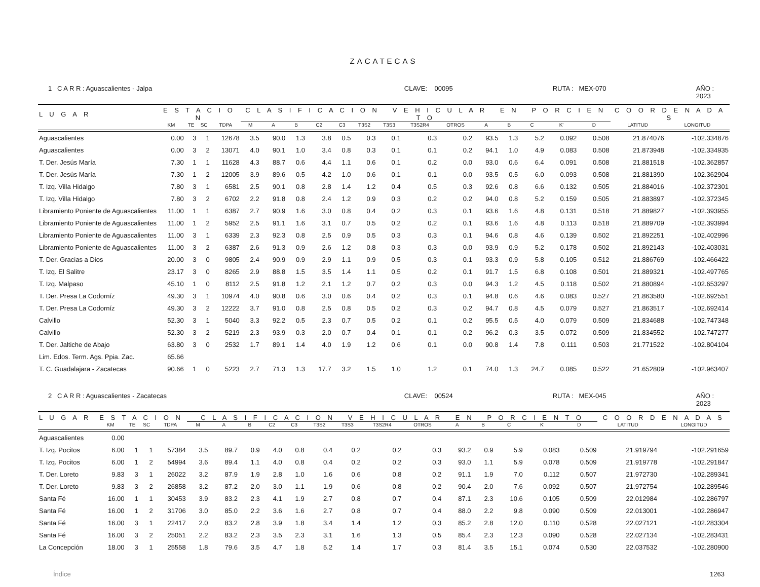ZACATECAS
1 C A R R : Aguascalientes - Jalpa CLAVE: 00095 RUTA : MEX-070 AÑO : 2023
| L U G A R | E S T A C I O N | | | | C L A S I F I C A C I O N V E H I C U L A R E N P O R C I E N T O | | | | | | | | | | | | | | C O O R D E N A D A S | |
| --- | --- | --- | --- | --- | --- | --- | --- | --- | --- | --- | --- | --- | --- | --- | --- | --- | --- | --- | --- | --- |
| | KM | TE | SC | TDPA | M | A | B | C2 | C3 | T3S2 | T3S3 | T3S2R4 | OTROS | A | B | C | K' | D | LATITUD | LONGITUD |
| Aguascalientes | 0.00 | 3 | 1 | 12678 | 3.5 | 90.0 | 1.3 | 3.8 | 0.5 | 0.3 | 0.1 | 0.3 | 0.2 | 93.5 | 1.3 | 5.2 | 0.092 | 0.508 | 21.874076 | -102.334876 |
| Aguascalientes | 0.00 | 3 | 2 | 13071 | 4.0 | 90.1 | 1.0 | 3.4 | 0.8 | 0.3 | 0.1 | 0.1 | 0.2 | 94.1 | 1.0 | 4.9 | 0.083 | 0.508 | 21.873948 | -102.334935 |
| T. Der. Jesús María | 7.30 | 1 | 1 | 11628 | 4.3 | 88.7 | 0.6 | 4.4 | 1.1 | 0.6 | 0.1 | 0.2 | 0.0 | 93.0 | 0.6 | 6.4 | 0.091 | 0.508 | 21.881518 | -102.362857 |
| T. Der. Jesús María | 7.30 | 1 | 2 | 12005 | 3.9 | 89.6 | 0.5 | 4.2 | 1.0 | 0.6 | 0.1 | 0.1 | 0.0 | 93.5 | 0.5 | 6.0 | 0.093 | 0.508 | 21.881390 | -102.362904 |
| T. Izq. Villa Hidalgo | 7.80 | 3 | 1 | 6581 | 2.5 | 90.1 | 0.8 | 2.8 | 1.4 | 1.2 | 0.4 | 0.5 | 0.3 | 92.6 | 0.8 | 6.6 | 0.132 | 0.505 | 21.884016 | -102.372301 |
| T. Izq. Villa Hidalgo | 7.80 | 3 | 2 | 6702 | 2.2 | 91.8 | 0.8 | 2.4 | 1.2 | 0.9 | 0.3 | 0.2 | 0.2 | 94.0 | 0.8 | 5.2 | 0.159 | 0.505 | 21.883897 | -102.372345 |
| Libramiento Poniente de Aguascalientes | 11.00 | 1 | 1 | 6387 | 2.7 | 90.9 | 1.6 | 3.0 | 0.8 | 0.4 | 0.2 | 0.3 | 0.1 | 93.6 | 1.6 | 4.8 | 0.131 | 0.518 | 21.889827 | -102.393955 |
| Libramiento Poniente de Aguascalientes | 11.00 | 1 | 2 | 5952 | 2.5 | 91.1 | 1.6 | 3.1 | 0.7 | 0.5 | 0.2 | 0.2 | 0.1 | 93.6 | 1.6 | 4.8 | 0.113 | 0.518 | 21.889709 | -102.393994 |
| Libramiento Poniente de Aguascalientes | 11.00 | 3 | 1 | 6339 | 2.3 | 92.3 | 0.8 | 2.5 | 0.9 | 0.5 | 0.3 | 0.3 | 0.1 | 94.6 | 0.8 | 4.6 | 0.139 | 0.502 | 21.892251 | -102.402996 |
| Libramiento Poniente de Aguascalientes | 11.00 | 3 | 2 | 6387 | 2.6 | 91.3 | 0.9 | 2.6 | 1.2 | 0.8 | 0.3 | 0.3 | 0.0 | 93.9 | 0.9 | 5.2 | 0.178 | 0.502 | 21.892143 | -102.403031 |
| T. Der. Gracias a Dios | 20.00 | 3 | 0 | 9805 | 2.4 | 90.9 | 0.9 | 2.9 | 1.1 | 0.9 | 0.5 | 0.3 | 0.1 | 93.3 | 0.9 | 5.8 | 0.105 | 0.512 | 21.886769 | -102.466422 |
| T. Izq. El Salitre | 23.17 | 3 | 0 | 8265 | 2.9 | 88.8 | 1.5 | 3.5 | 1.4 | 1.1 | 0.5 | 0.2 | 0.1 | 91.7 | 1.5 | 6.8 | 0.108 | 0.501 | 21.889321 | -102.497765 |
| T. Izq. Malpaso | 45.10 | 1 | 0 | 8112 | 2.5 | 91.8 | 1.2 | 2.1 | 1.2 | 0.7 | 0.2 | 0.3 | 0.0 | 94.3 | 1.2 | 4.5 | 0.118 | 0.502 | 21.880894 | -102.653297 |
| T. Der. Presa La Codorníz | 49.30 | 3 | 1 | 10974 | 4.0 | 90.8 | 0.6 | 3.0 | 0.6 | 0.4 | 0.2 | 0.3 | 0.1 | 94.8 | 0.6 | 4.6 | 0.083 | 0.527 | 21.863580 | -102.692551 |
| T. Der. Presa La Codorníz | 49.30 | 3 | 2 | 12222 | 3.7 | 91.0 | 0.8 | 2.5 | 0.8 | 0.5 | 0.2 | 0.3 | 0.2 | 94.7 | 0.8 | 4.5 | 0.079 | 0.527 | 21.863517 | -102.692414 |
| Calvillo | 52.30 | 3 | 1 | 5040 | 3.3 | 92.2 | 0.5 | 2.3 | 0.7 | 0.5 | 0.2 | 0.1 | 0.2 | 95.5 | 0.5 | 4.0 | 0.079 | 0.509 | 21.834688 | -102.747348 |
| Calvillo | 52.30 | 3 | 2 | 5219 | 2.3 | 93.9 | 0.3 | 2.0 | 0.7 | 0.4 | 0.1 | 0.1 | 0.2 | 96.2 | 0.3 | 3.5 | 0.072 | 0.509 | 21.834552 | -102.747277 |
| T. Der. Jaltiche de Abajo | 63.80 | 3 | 0 | 2532 | 1.7 | 89.1 | 1.4 | 4.0 | 1.9 | 1.2 | 0.6 | 0.1 | 0.0 | 90.8 | 1.4 | 7.8 | 0.111 | 0.503 | 21.771522 | -102.804104 |
| Lim. Edos. Term. Ags. Ppia. Zac. | 65.66 | | | | | | | | | | | | | | | | | | | |
| T. C. Guadalajara - Zacatecas | 90.66 | 1 | 0 | 5223 | 2.7 | 71.3 | 1.3 | 17.7 | 3.2 | 1.5 | 1.0 | 1.2 | 0.1 | 74.0 | 1.3 | 24.7 | 0.085 | 0.522 | 21.652809 | -102.963407 |
2 C A R R : Aguascalientes - Zacatecas CLAVE: 00524 RUTA : MEX-045 AÑO : 2023
| L U G A R | E S T A C I O N | | | | C L A S I F I C A C I O N V E H I C U L A R E N P O R C I E N T O | | | | | | | | | | | | | | C O O R D E N A D A S | |
| --- | --- | --- | --- | --- | --- | --- | --- | --- | --- | --- | --- | --- | --- | --- | --- | --- | --- | --- | --- | --- |
| | KM | TE | SC | TDPA | M | A | B | C2 | C3 | T3S2 | T3S3 | T3S2R4 | OTROS | A | B | C | K' | D | LATITUD | LONGITUD |
| Aguascalientes | 0.00 | | | | | | | | | | | | | | | | | | | |
| T. Izq. Pocitos | 6.00 | 1 | 1 | 57384 | 3.5 | 89.7 | 0.9 | 4.0 | 0.8 | 0.4 | 0.2 | 0.2 | 0.3 | 93.2 | 0.9 | 5.9 | 0.083 | 0.509 | 21.919794 | -102.291659 |
| T. Izq. Pocitos | 6.00 | 1 | 2 | 54994 | 3.6 | 89.4 | 1.1 | 4.0 | 0.8 | 0.4 | 0.2 | 0.2 | 0.3 | 93.0 | 1.1 | 5.9 | 0.078 | 0.509 | 21.919778 | -102.291847 |
| T. Der. Loreto | 9.83 | 3 | 1 | 26022 | 3.2 | 87.9 | 1.9 | 2.8 | 1.0 | 1.6 | 0.6 | 0.8 | 0.2 | 91.1 | 1.9 | 7.0 | 0.112 | 0.507 | 21.972730 | -102.289341 |
| T. Der. Loreto | 9.83 | 3 | 2 | 26858 | 3.2 | 87.2 | 2.0 | 3.0 | 1.1 | 1.9 | 0.6 | 0.8 | 0.2 | 90.4 | 2.0 | 7.6 | 0.092 | 0.507 | 21.972754 | -102.289546 |
| Santa Fé | 16.00 | 1 | 1 | 30453 | 3.9 | 83.2 | 2.3 | 4.1 | 1.9 | 2.7 | 0.8 | 0.7 | 0.4 | 87.1 | 2.3 | 10.6 | 0.105 | 0.509 | 22.012984 | -102.286797 |
| Santa Fé | 16.00 | 1 | 2 | 31706 | 3.0 | 85.0 | 2.2 | 3.6 | 1.6 | 2.7 | 0.8 | 0.7 | 0.4 | 88.0 | 2.2 | 9.8 | 0.090 | 0.509 | 22.013001 | -102.286947 |
| Santa Fé | 16.00 | 3 | 1 | 22417 | 2.0 | 83.2 | 2.8 | 3.9 | 1.8 | 3.4 | 1.4 | 1.2 | 0.3 | 85.2 | 2.8 | 12.0 | 0.110 | 0.528 | 22.027121 | -102.283304 |
| Santa Fé | 16.00 | 3 | 2 | 25051 | 2.2 | 83.2 | 2.3 | 3.5 | 2.3 | 3.1 | 1.6 | 1.3 | 0.5 | 85.4 | 2.3 | 12.3 | 0.090 | 0.528 | 22.027134 | -102.283431 |
| La Concepción | 18.00 | 3 | 1 | 25558 | 1.8 | 79.6 | 3.5 | 4.7 | 1.8 | 5.2 | 1.4 | 1.7 | 0.3 | 81.4 | 3.5 | 15.1 | 0.074 | 0.530 | 22.037532 | -102.280900 |
Índice 1263